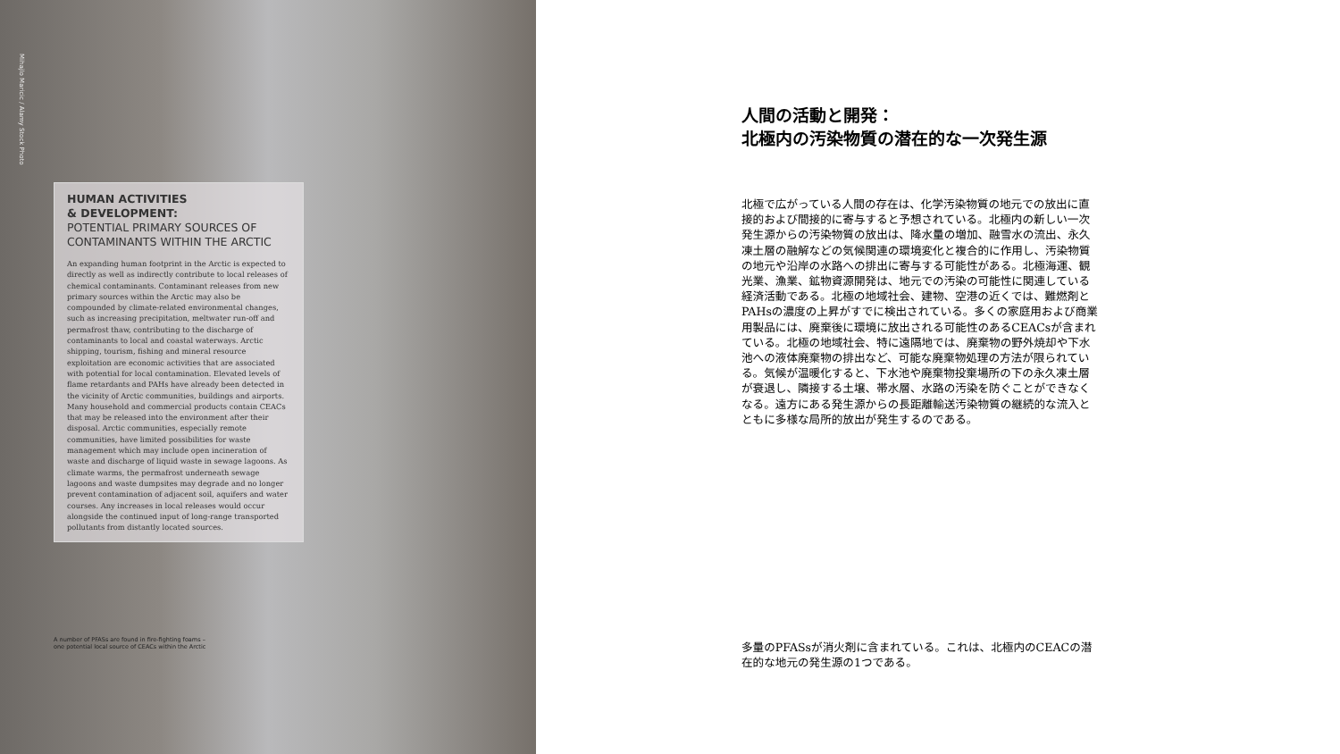Mihajlo Maricic / Alamy Stock Photo
HUMAN ACTIVITIES
& DEVELOPMENT:
POTENTIAL PRIMARY SOURCES OF CONTAMINANTS WITHIN THE ARCTIC
An expanding human footprint in the Arctic is expected to directly as well as indirectly contribute to local releases of chemical contaminants. Contaminant releases from new primary sources within the Arctic may also be compounded by climate-related environmental changes, such as increasing precipitation, meltwater run-off and permafrost thaw, contributing to the discharge of contaminants to local and coastal waterways. Arctic shipping, tourism, fishing and mineral resource exploitation are economic activities that are associated with potential for local contamination. Elevated levels of flame retardants and PAHs have already been detected in the vicinity of Arctic communities, buildings and airports. Many household and commercial products contain CEACs that may be released into the environment after their disposal. Arctic communities, especially remote communities, have limited possibilities for waste management which may include open incineration of waste and discharge of liquid waste in sewage lagoons. As climate warms, the permafrost underneath sewage lagoons and waste dumpsites may degrade and no longer prevent contamination of adjacent soil, aquifers and water courses. Any increases in local releases would occur alongside the continued input of long-range transported pollutants from distantly located sources.
A number of PFASs are found in fire-fighting foams –
one potential local source of CEACs within the Arctic
人間の活動と開発：
北極内の汚染物質の潜在的な一次発生源
北極で広がっている人間の存在は、化学汚染物質の地元での放出に直接的および間接的に寄与すると予想されている。北極内の新しい一次発生源からの汚染物質の放出は、降水量の増加、融雪水の流出、永久凍土層の融解などの気候関連の環境変化と複合的に作用し、汚染物質の地元や沿岸の水路への排出に寄与する可能性がある。北極海運、観光業、漁業、鉱物資源開発は、地元での汚染の可能性に関連している経済活動である。北極の地域社会、建物、空港の近くでは、難燃剤とPAHsの濃度の上昇がすでに検出されている。多くの家庭用および商業用製品には、廃棄後に環境に放出される可能性のあるCEACsが含まれている。北極の地域社会、特に遠隔地では、廃棄物の野外焼却や下水池への液体廃棄物の排出など、可能な廃棄物処理の方法が限られている。気候が温暖化すると、下水池や廃棄物投棄場所の下の永久凍土層が衰退し、隣接する土壌、帯水層、水路の汚染を防ぐことができなくなる。遠方にある発生源からの長距離輸送汚染物質の継続的な流入とともに多様な局所的放出が発生するのである。
多量のPFASsが消火剤に含まれている。これは、北極内のCEACの潜在的な地元の発生源の1つである。